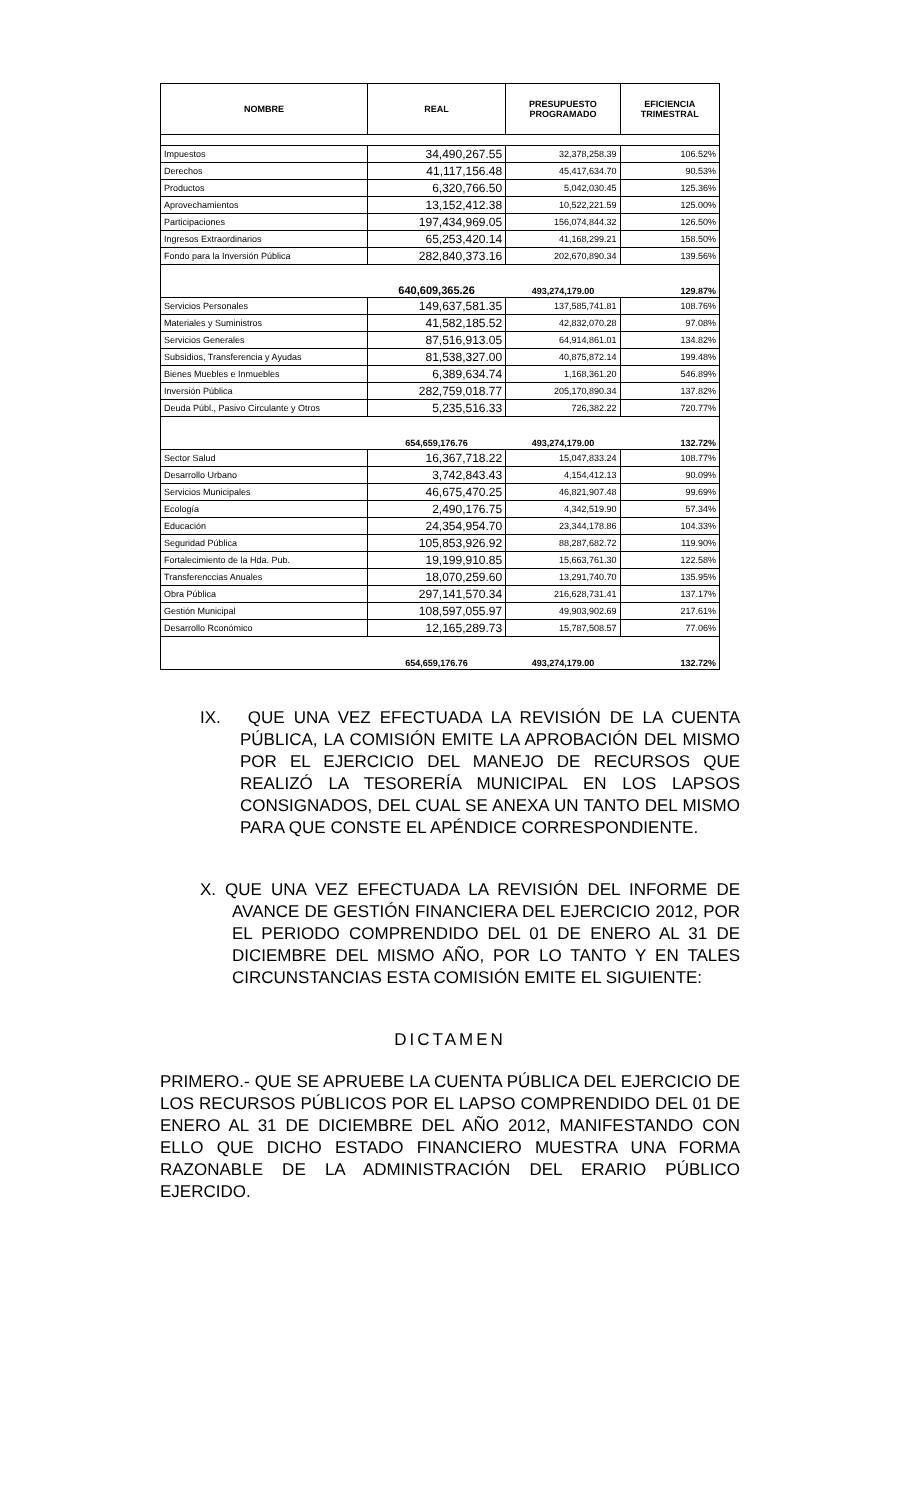| NOMBRE | REAL | PRESUPUESTO PROGRAMADO | EFICIENCIA TRIMESTRAL |
| --- | --- | --- | --- |
| Impuestos | 34,490,267.55 | 32,378,258.39 | 106.52% |
| Derechos | 41,117,156.48 | 45,417,634.70 | 90.53% |
| Productos | 6,320,766.50 | 5,042,030.45 | 125.36% |
| Aprovechamientos | 13,152,412.38 | 10,522,221.59 | 125.00% |
| Participaciones | 197,434,969.05 | 156,074,844.32 | 126.50% |
| Ingresos Extraordinarios | 65,253,420.14 | 41,168,299.21 | 158.50% |
| Fondo para la Inversión Pública | 282,840,373.16 | 202,670,890.34 | 139.56% |
| | 640,609,365.26 | 493,274,179.00 | 129.87% |
| Servicios Personales | 149,637,581.35 | 137,585,741.81 | 108.76% |
| Materiales y Suministros | 41,582,185.52 | 42,832,070.28 | 97.08% |
| Servicios Generales | 87,516,913.05 | 64,914,861.01 | 134.82% |
| Subsidios, Transferencia y Ayudas | 81,538,327.00 | 40,875,872.14 | 199.48% |
| Bienes Muebles e Inmuebles | 6,389,634.74 | 1,168,361.20 | 546.89% |
| Inversión Pública | 282,759,018.77 | 205,170,890.34 | 137.82% |
| Deuda Públ., Pasivo Circulante y Otros | 5,235,516.33 | 726,382.22 | 720.77% |
| | 654,659,176.76 | 493,274,179.00 | 132.72% |
| Sector Salud | 16,367,718.22 | 15,047,833.24 | 108.77% |
| Desarrollo Urbano | 3,742,843.43 | 4,154,412.13 | 90.09% |
| Servicios Municipales | 46,675,470.25 | 46,821,907.48 | 99.69% |
| Ecología | 2,490,176.75 | 4,342,519.90 | 57.34% |
| Educación | 24,354,954.70 | 23,344,178.86 | 104.33% |
| Seguridad Pública | 105,853,926.92 | 88,287,682.72 | 119.90% |
| Fortalecimiento de la Hda. Pub. | 19,199,910.85 | 15,663,761.30 | 122.58% |
| Transferenccias Anuales | 18,070,259.60 | 13,291,740.70 | 135.95% |
| Obra Pública | 297,141,570.34 | 216,628,731.41 | 137.17% |
| Gestión Municipal | 108,597,055.97 | 49,903,902.69 | 217.61% |
| Desarrollo Rconómico | 12,165,289.73 | 15,787,508.57 | 77.06% |
| | 654,659,176.76 | 493,274,179.00 | 132.72% |
IX. QUE UNA VEZ EFECTUADA LA REVISIÓN DE LA CUENTA PÚBLICA, LA COMISIÓN EMITE LA APROBACIÓN DEL MISMO POR EL EJERCICIO DEL MANEJO DE RECURSOS QUE REALIZÓ LA TESORERÍA MUNICIPAL EN LOS LAPSOS CONSIGNADOS, DEL CUAL SE ANEXA UN TANTO DEL MISMO PARA QUE CONSTE EL APÉNDICE CORRESPONDIENTE.
X. QUE UNA VEZ EFECTUADA LA REVISIÓN DEL INFORME DE AVANCE DE GESTIÓN FINANCIERA DEL EJERCICIO 2012, POR EL PERIODO COMPRENDIDO DEL 01 DE ENERO AL 31 DE DICIEMBRE DEL MISMO AÑO, POR LO TANTO Y EN TALES CIRCUNSTANCIAS ESTA COMISIÓN EMITE EL SIGUIENTE:
DICTAMEN
PRIMERO.- QUE SE APRUEBE LA CUENTA PÚBLICA DEL EJERCICIO DE LOS RECURSOS PÚBLICOS POR EL LAPSO COMPRENDIDO DEL 01 DE ENERO AL 31 DE DICIEMBRE DEL AÑO 2012, MANIFESTANDO CON ELLO QUE DICHO ESTADO FINANCIERO MUESTRA UNA FORMA RAZONABLE DE LA ADMINISTRACIÓN DEL ERARIO PÚBLICO EJERCIDO.